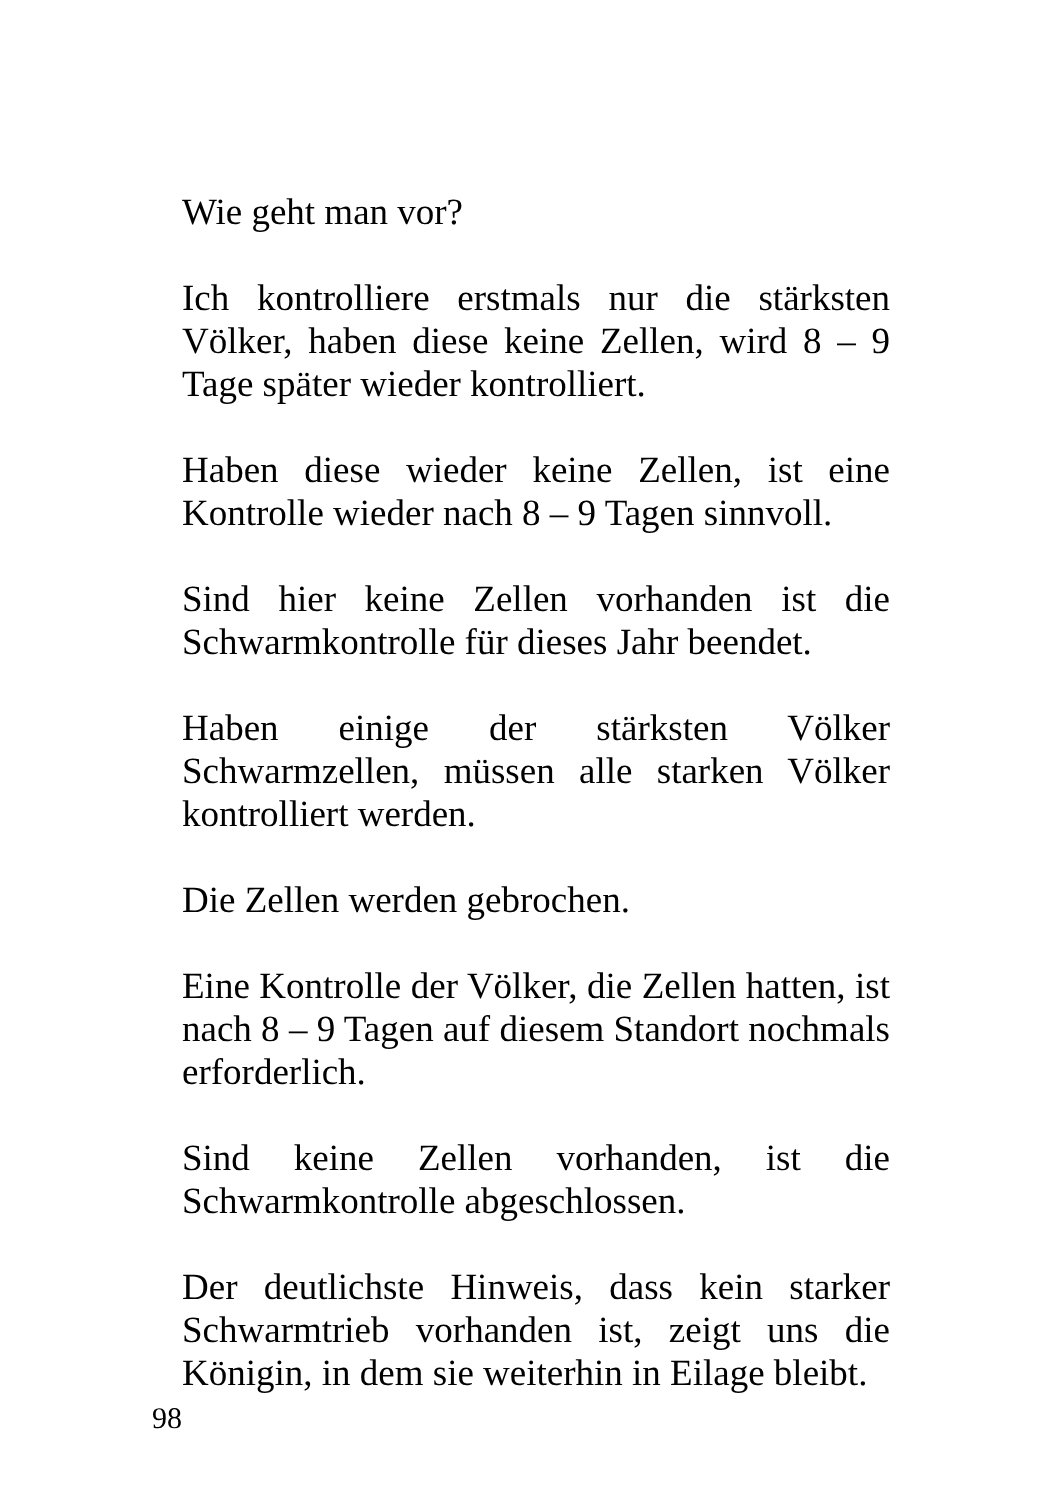Wie geht man vor?
Ich kontrolliere erstmals nur die stärksten Völker, haben diese keine Zellen, wird 8 – 9 Tage später wieder kontrolliert.
Haben diese wieder keine Zellen, ist eine Kontrolle wieder nach 8 – 9 Tagen sinnvoll.
Sind hier keine Zellen vorhanden ist die Schwarmkontrolle für dieses Jahr beendet.
Haben einige der stärksten Völker Schwarmzellen, müssen alle starken Völker kontrolliert werden.
Die Zellen werden gebrochen.
Eine Kontrolle der Völker, die Zellen hatten, ist nach 8 – 9 Tagen auf diesem Standort nochmals erforderlich.
Sind keine Zellen vorhanden, ist die Schwarmkontrolle abgeschlossen.
Der deutlichste Hinweis, dass kein starker Schwarmtrieb vorhanden ist, zeigt uns die Königin, in dem sie weiterhin in Eilage bleibt.
98